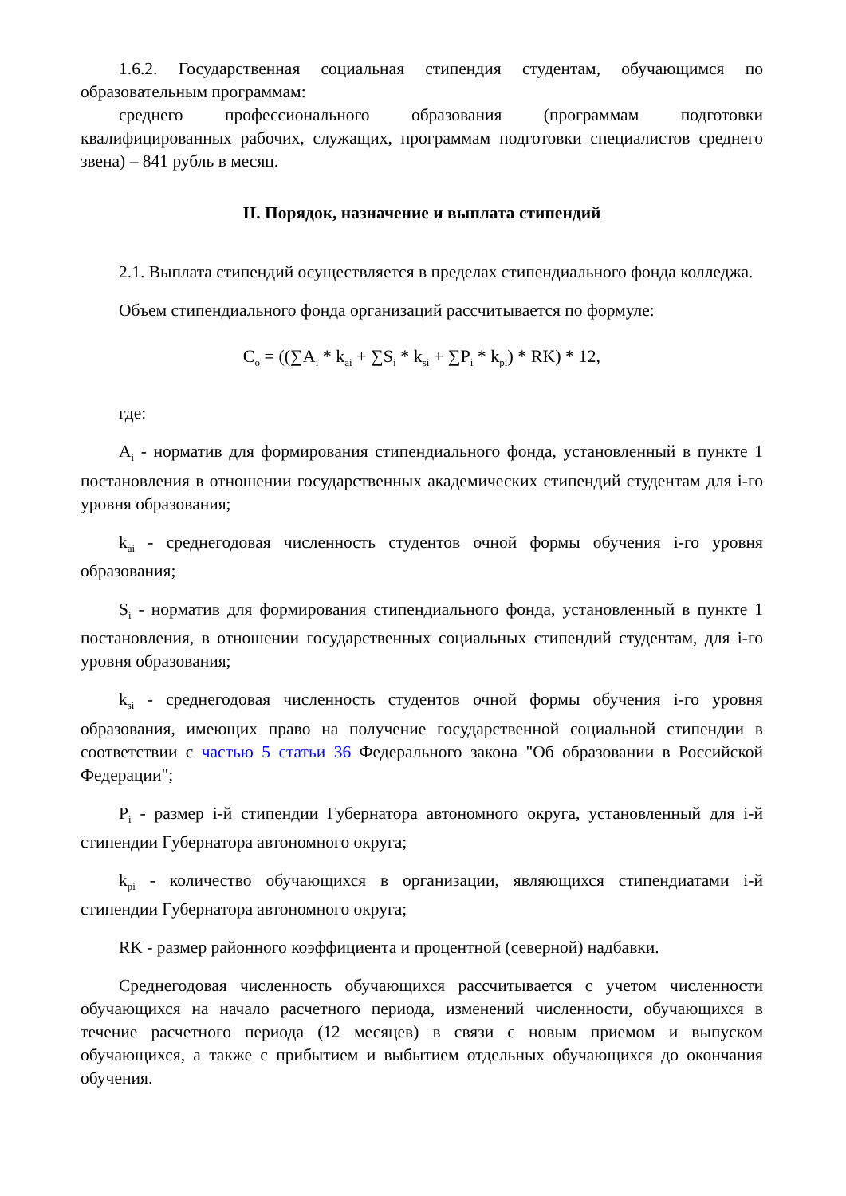1.6.2. Государственная социальная стипендия студентам, обучающимся по образовательным программам:
среднего профессионального образования (программам подготовки квалифицированных рабочих, служащих, программам подготовки специалистов среднего звена) – 841 рубль в месяц.
II. Порядок, назначение и выплата стипендий
2.1. Выплата стипендий осуществляется в пределах стипендиального фонда колледжа.
Объем стипендиального фонда организаций рассчитывается по формуле:
C<sub>o</sub> = ((∑A<sub>i</sub> * k<sub>ai</sub> + ∑S<sub>i</sub> * k<sub>si</sub> + ∑P<sub>i</sub> * k<sub>pi</sub>) * RK) * 12,
где:
A<sub>i</sub> - норматив для формирования стипендиального фонда, установленный в пункте 1 постановления в отношении государственных академических стипендий студентам для i-го уровня образования;
k<sub>ai</sub> - среднегодовая численность студентов очной формы обучения i-го уровня образования;
S<sub>i</sub> - норматив для формирования стипендиального фонда, установленный в пункте 1 постановления, в отношении государственных социальных стипендий студентам, для i-го уровня образования;
k<sub>si</sub> - среднегодовая численность студентов очной формы обучения i-го уровня образования, имеющих право на получение государственной социальной стипендии в соответствии с частью 5 статьи 36 Федерального закона "Об образовании в Российской Федерации";
P<sub>i</sub> - размер i-й стипендии Губернатора автономного округа, установленный для i-й стипендии Губернатора автономного округа;
k<sub>pi</sub> - количество обучающихся в организации, являющихся стипендиатами i-й стипендии Губернатора автономного округа;
RK - размер районного коэффициента и процентной (северной) надбавки.
Среднегодовая численность обучающихся рассчитывается с учетом численности обучающихся на начало расчетного периода, изменений численности, обучающихся в течение расчетного периода (12 месяцев) в связи с новым приемом и выпуском обучающихся, а также с прибытием и выбытием отдельных обучающихся до окончания обучения.